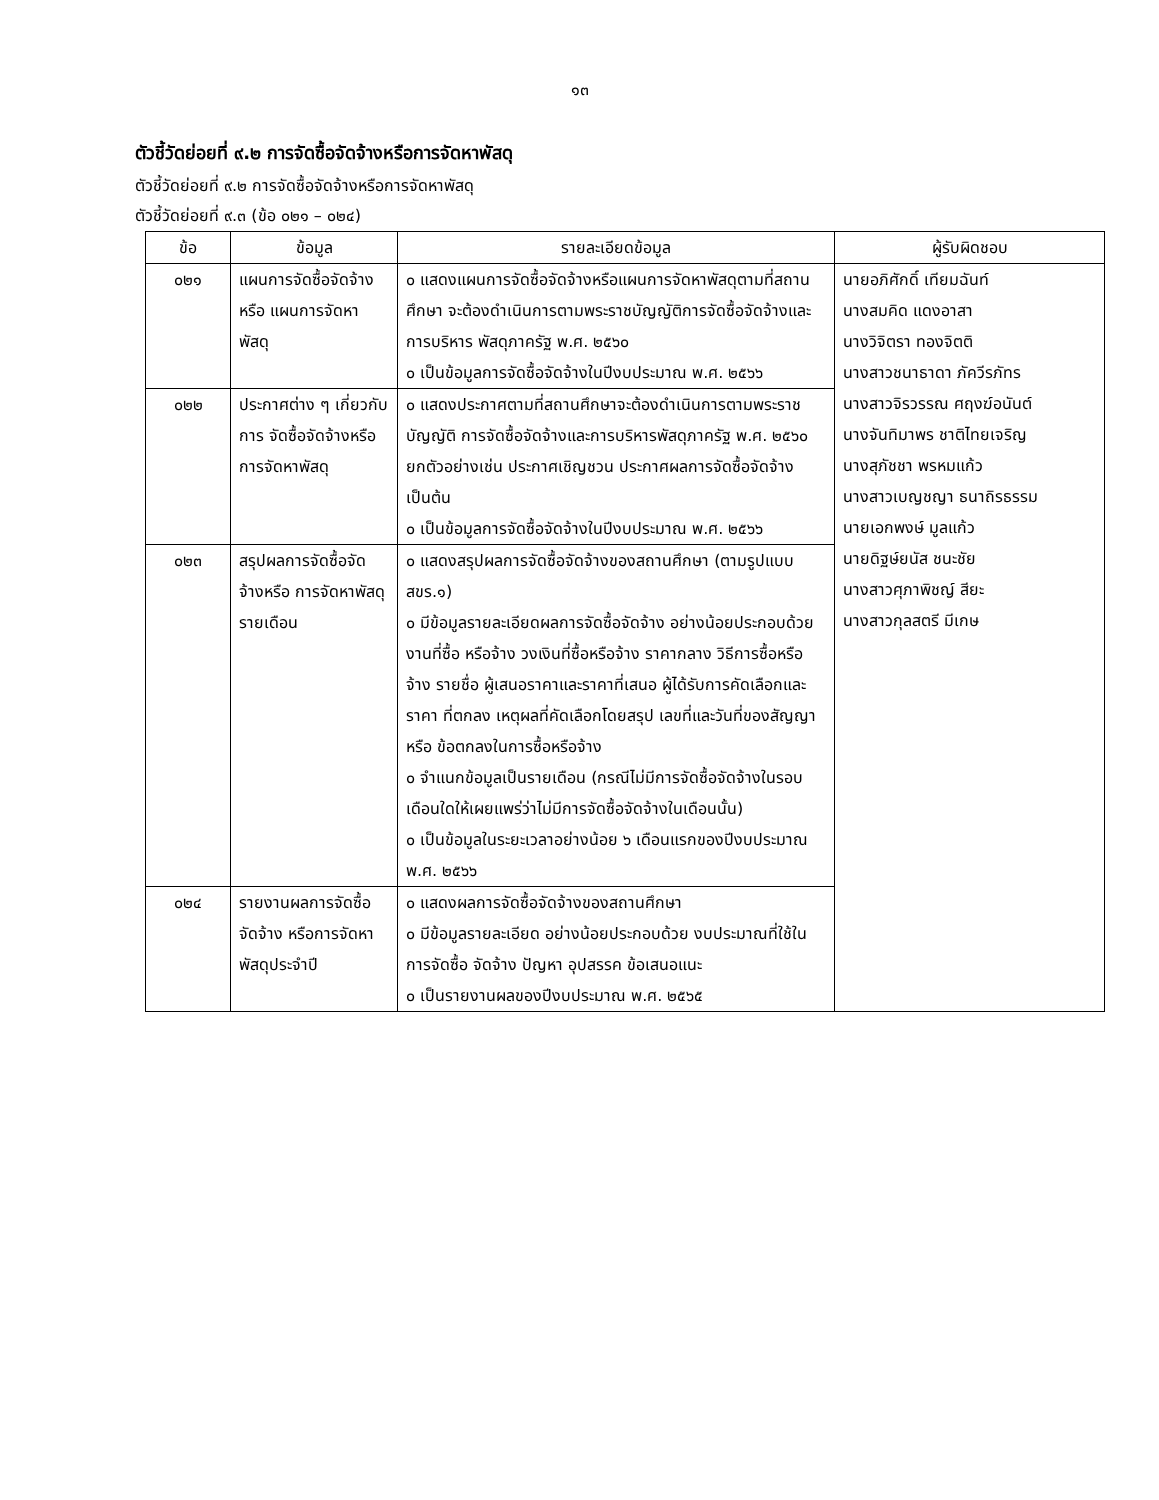๑๓
ตัวชี้วัดย่อยที่ ๙.๒ การจัดซื้อจัดจ้างหรือการจัดหาพัสดุ
ตัวชี้วัดย่อยที่ ๙.๒ การจัดซื้อจัดจ้างหรือการจัดหาพัสดุ
ตัวชี้วัดย่อยที่ ๙.๓ (ข้อ ๐๒๑ – ๐๒๔)
| ข้อ | ข้อมูล | รายละเอียดข้อมูล | ผู้รับผิดชอบ |
| --- | --- | --- | --- |
| ๐๒๑ | แผนการจัดซื้อจัดจ้างหรือ แผนการจัดหาพัสดุ | ๐ แสดงแผนการจัดซื้อจัดจ้างหรือแผนการจัดหาพัสดุตามที่สถานศึกษา จะต้องดำเนินการตามพระราชบัญญัติการจัดซื้อจัดจ้างและการบริหาร พัสดุภาครัฐ พ.ศ. ๒๕๖๐ ๐ เป็นข้อมูลการจัดซื้อจัดจ้างในปีงบประมาณ พ.ศ. ๒๕๖๖ | นายอภิศักดิ์ เทียมฉันท์ นางสมคิด แดงอาสา นางวิจิตรา ทองจิตติ นางสาวชนาธาดา ภัควีรภัทร นางสาวจิรวรรณ ศฤงฆ์อนันต์ นางจันทิมาพร ชาติไทยเจริญ นางสุภัชชา พรหมแก้ว นางสาวเบญชญา ธนาถิรธรรม นายเอกพงษ์ มูลแก้ว นายดิฐษ์ยนัส ชนะชัย นางสาวศุภาพิชญ์ สียะ นางสาวกุลสตรี มีเกษ |
| ๐๒๒ | ประกาศต่าง ๆ เกี่ยวกับการ จัดซื้อจัดจ้างหรือการจัดหาพัสดุ | ๐ แสดงประกาศตามที่สถานศึกษาจะต้องดำเนินการตามพระราชบัญญัติ การจัดซื้อจัดจ้างและการบริหารพัสดุภาครัฐ พ.ศ. ๒๕๖๐ ยกตัวอย่างเช่น ประกาศเชิญชวน ประกาศผลการจัดซื้อจัดจ้าง เป็นต้น ๐ เป็นข้อมูลการจัดซื้อจัดจ้างในปีงบประมาณ พ.ศ. ๒๕๖๖ | |
| ๐๒๓ | สรุปผลการจัดซื้อจัดจ้างหรือ การจัดหาพัสดุรายเดือน | ๐ แสดงสรุปผลการจัดซื้อจัดจ้างของสถานศึกษา (ตามรูปแบบ สขร.๑) ๐ มีข้อมูลรายละเอียดผลการจัดซื้อจัดจ้าง อย่างน้อยประกอบด้วย งานที่ซื้อ หรือจ้าง วงเงินที่ซื้อหรือจ้าง ราคากลาง วิธีการซื้อหรือจ้าง รายชื่อ ผู้เสนอราคาและราคาที่เสนอ ผู้ได้รับการคัดเลือกและราคา ที่ตกลง เหตุผลที่คัดเลือกโดยสรุป เลขที่และวันที่ของสัญญาหรือ ข้อตกลงในการซื้อหรือจ้าง ๐ จำแนกข้อมูลเป็นรายเดือน (กรณีไม่มีการจัดซื้อจัดจ้างในรอบเดือนใดให้เผยแพร่ว่าไม่มีการจัดซื้อจัดจ้างในเดือนนั้น) ๐ เป็นข้อมูลในระยะเวลาอย่างน้อย ๖ เดือนแรกของปีงบประมาณ พ.ศ. ๒๕๖๖ | |
| ๐๒๔ | รายงานผลการจัดซื้อจัดจ้าง หรือการจัดหาพัสดุประจำปี | ๐ แสดงผลการจัดซื้อจัดจ้างของสถานศึกษา ๐ มีข้อมูลรายละเอียด อย่างน้อยประกอบด้วย งบประมาณที่ใช้ในการจัดซื้อ จัดจ้าง ปัญหา อุปสรรค ข้อเสนอแนะ ๐ เป็นรายงานผลของปีงบประมาณ พ.ศ. ๒๕๖๕ | |